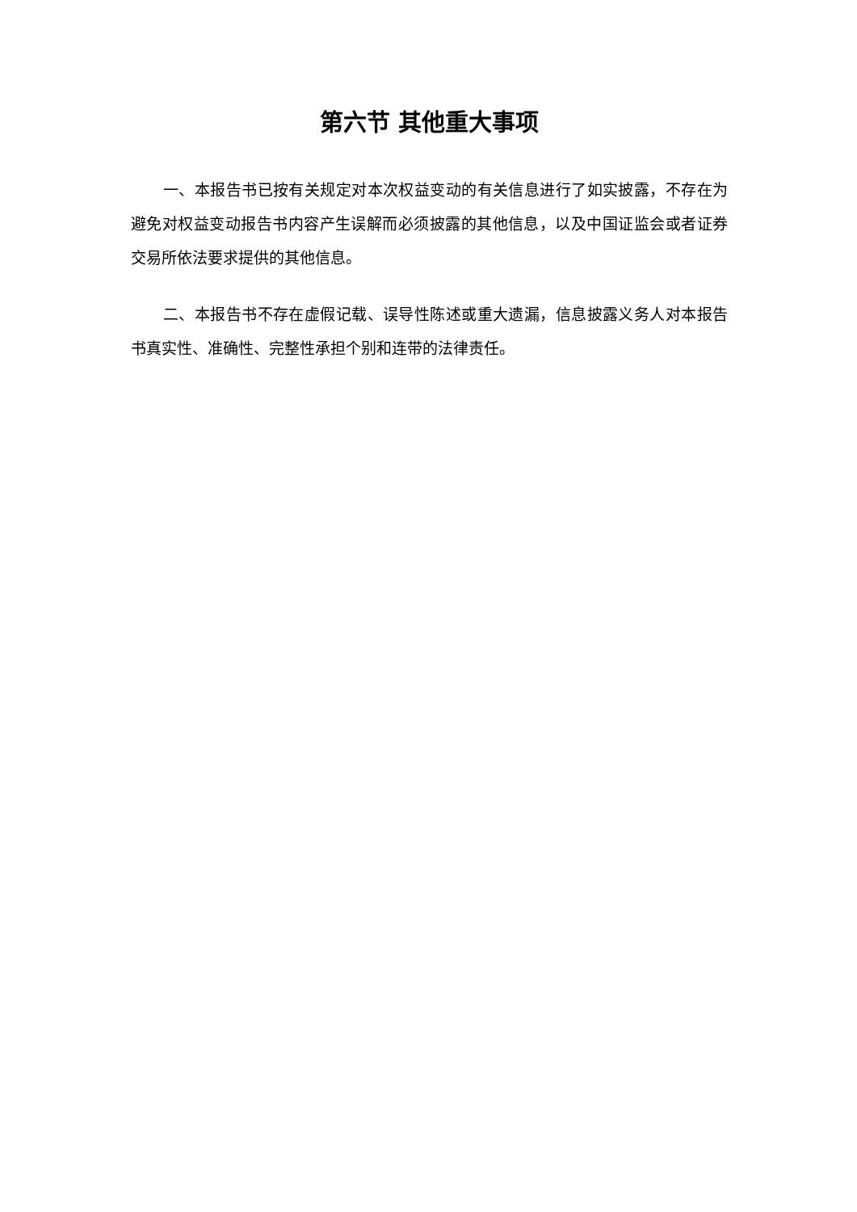第六节 其他重大事项
一、本报告书已按有关规定对本次权益变动的有关信息进行了如实披露，不存在为避免对权益变动报告书内容产生误解而必须披露的其他信息，以及中国证监会或者证券交易所依法要求提供的其他信息。
二、本报告书不存在虚假记载、误导性陈述或重大遗漏，信息披露义务人对本报告书真实性、准确性、完整性承担个别和连带的法律责任。